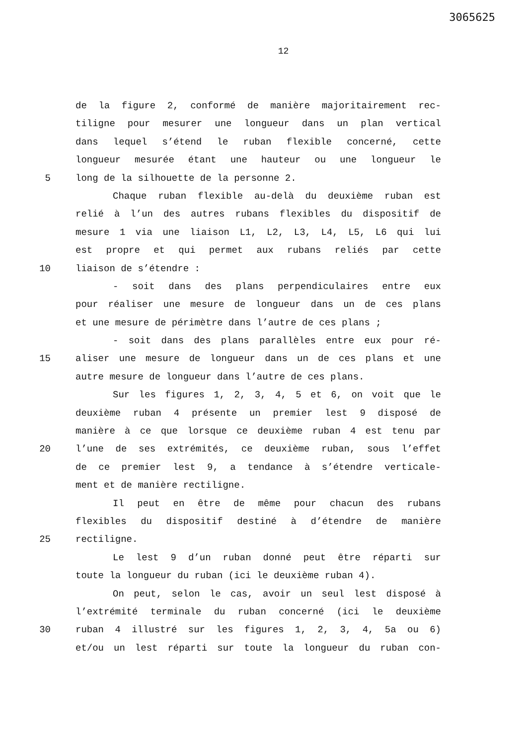3065625
12
de la figure 2, conformé de manière majoritairement rec-
tiligne pour mesurer une longueur dans un plan vertical
dans lequel s’étend le ruban flexible concerné, cette
longueur mesurée étant une hauteur ou une longueur le
5 long de la silhouette de la personne 2.
Chaque ruban flexible au-delà du deuxième ruban est
relié à l’un des autres rubans flexibles du dispositif de
mesure 1 via une liaison L1, L2, L3, L4, L5, L6 qui lui
est propre et qui permet aux rubans reliés par cette
10 liaison de s’étendre :
- soit dans des plans perpendiculaires entre eux
pour réaliser une mesure de longueur dans un de ces plans
et une mesure de périmètre dans l’autre de ces plans ;
- soit dans des plans parallèles entre eux pour ré-
15 aliser une mesure de longueur dans un de ces plans et une
autre mesure de longueur dans l’autre de ces plans.
Sur les figures 1, 2, 3, 4, 5 et 6, on voit que le
deuxième ruban 4 présente un premier lest 9 disposé de
manière à ce que lorsque ce deuxième ruban 4 est tenu par
20 l’une de ses extrémités, ce deuxième ruban, sous l’effet
de ce premier lest 9, a tendance à s’étendre verticale-
ment et de manière rectiligne.
Il peut en être de même pour chacun des rubans
flexibles du dispositif destiné à d’étendre de manière
25 rectiligne.
Le lest 9 d’un ruban donné peut être réparti sur
toute la longueur du ruban (ici le deuxième ruban 4).
On peut, selon le cas, avoir un seul lest disposé à
l’extrémité terminale du ruban concerné (ici le deuxième
30 ruban 4 illustré sur les figures 1, 2, 3, 4, 5a ou 6)
et/ou un lest réparti sur toute la longueur du ruban con-